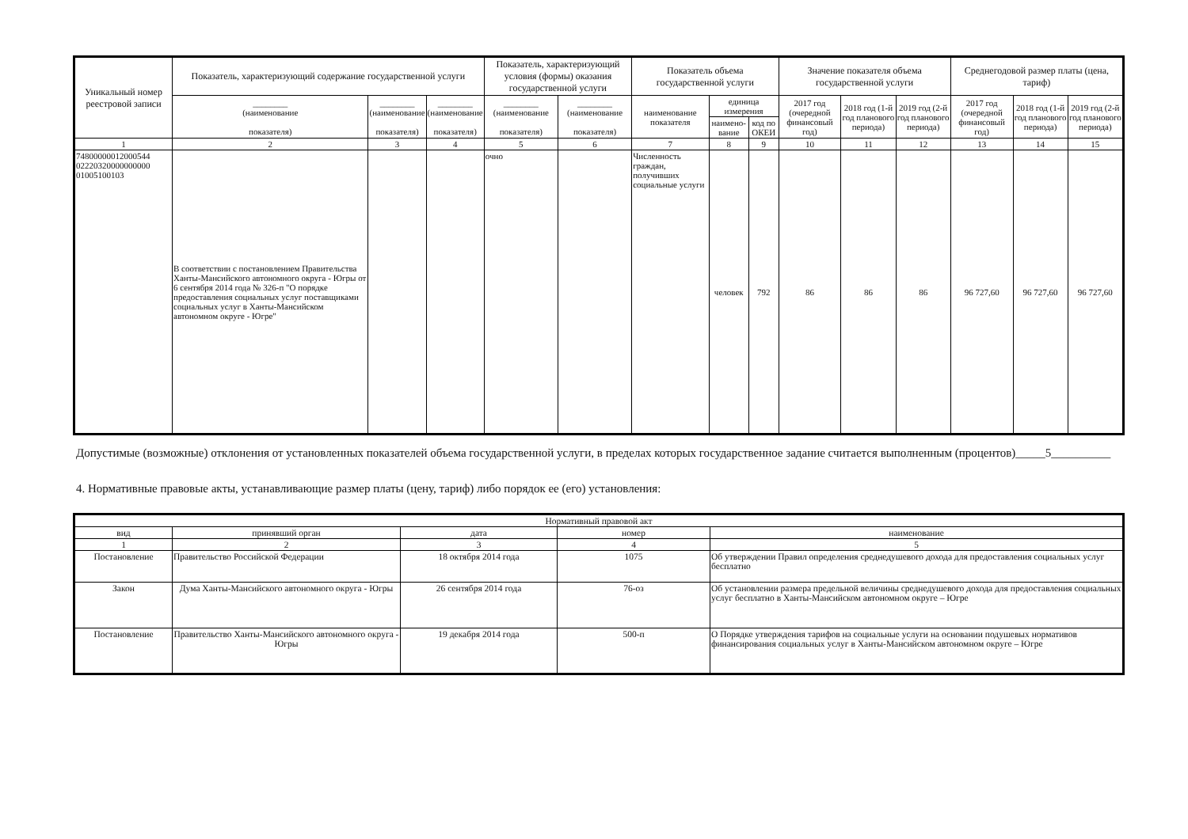| Уникальный номер реестровой записи | Показатель, характеризующий содержание государственной услуги | | | Показатель, характеризующий условия (формы) оказания государственной услуги | | Показатель объема государственной услуги | | | Значение показателя объема государственной услуги | | | Среднегодовой размер платы (цена, тариф) | | |
| --- | --- | --- | --- | --- | --- | --- | --- | --- | --- | --- | --- | --- | --- | --- |
| | ________ (наименование показателя) | ________ (наименование показателя) | ________ (наименование показателя) | ________ (наименование показателя) | ________ (наименование показателя) | наименование показателя | единица измерения | | 2017 год (очередной финансовый год) | 2018 год (1-й год планового периода) | 2019 год (2-й год планового периода) | 2017 год (очередной финансовый год) | 2018 год (1-й год планового периода) | 2019 год (2-й год планового периода) |
| | | | | | | | наимено-вание | код по ОКЕИ | | | | | | |
| 1 | 2 | 3 | 4 | 5 | 6 | 7 | 8 | 9 | 10 | 11 | 12 | 13 | 14 | 15 |
| 74800000012000544 02220320000000000 01005100103 | В соответствии с постановлением Правительства Ханты-Мансийского автономного округа - Югры от 6 сентября 2014 года № 326-п "О порядке предоставления социальных услуг поставщиками социальных услуг в Ханты-Мансийском автономном округе - Югре" | | | очно | | Численность граждан, получивших социальные услуги | человек | 792 | 86 | 86 | 86 | 96 727,60 | 96 727,60 | 96 727,60 |
Допустимые (возможные) отклонения от установленных показателей объема государственной услуги, в пределах которых государственное задание считается выполненным (процентов)_____5__________
4. Нормативные правовые акты, устанавливающие размер платы (цену, тариф) либо порядок ее (его) установления:
| Нормативный правовой акт | | | | |
| вид | принявший орган | дата | номер | наименование |
| 1 | 2 | 3 | 4 | 5 |
| Постановление | Правительство Российской Федерации | 18 октября 2014 года | 1075 | Об утверждении Правил определения среднедушевого дохода для предоставления социальных услуг бесплатно |
| Закон | Дума Ханты-Мансийского автономного округа - Югры | 26 сентября 2014 года | 76-оз | Об установлении размера предельной величины среднедушевого дохода для предоставления социальных услуг бесплатно в Ханты-Мансийском автономном округе – Югре |
| Постановление | Правительство Ханты-Мансийского автономного округа - Югры | 19 декабря 2014 года | 500-п | О Порядке утверждения тарифов на социальные услуги на основании подушевых нормативов финансирования социальных услуг в Ханты-Мансийском автономном округе – Югре |